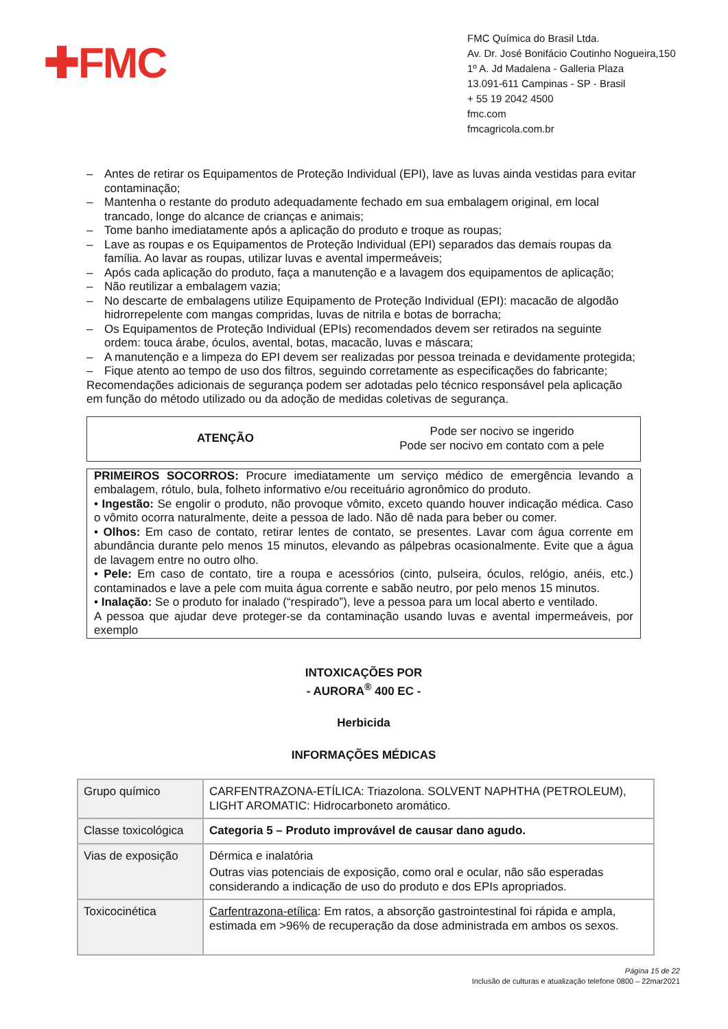✚FMC
FMC Química do Brasil Ltda.
Av. Dr. José Bonifácio Coutinho Nogueira,150
1º A. Jd Madalena - Galleria Plaza
13.091-611 Campinas - SP - Brasil
+ 55 19 2042 4500
fmc.com
fmcagricola.com.br
– Antes de retirar os Equipamentos de Proteção Individual (EPI), lave as luvas ainda vestidas para evitar contaminação;
– Mantenha o restante do produto adequadamente fechado em sua embalagem original, em local trancado, longe do alcance de crianças e animais;
– Tome banho imediatamente após a aplicação do produto e troque as roupas;
– Lave as roupas e os Equipamentos de Proteção Individual (EPI) separados das demais roupas da família. Ao lavar as roupas, utilizar luvas e avental impermeáveis;
– Após cada aplicação do produto, faça a manutenção e a lavagem dos equipamentos de aplicação;
– Não reutilizar a embalagem vazia;
– No descarte de embalagens utilize Equipamento de Proteção Individual (EPI): macacão de algodão hidrorrepelente com mangas compridas, luvas de nitrila e botas de borracha;
– Os Equipamentos de Proteção Individual (EPIs) recomendados devem ser retirados na seguinte ordem: touca árabe, óculos, avental, botas, macacão, luvas e máscara;
– A manutenção e a limpeza do EPI devem ser realizadas por pessoa treinada e devidamente protegida;
– Fique atento ao tempo de uso dos filtros, seguindo corretamente as especificações do fabricante;
Recomendações adicionais de segurança podem ser adotadas pelo técnico responsável pela aplicação em função do método utilizado ou da adoção de medidas coletivas de segurança.
ATENÇÃO
Pode ser nocivo se ingerido
Pode ser nocivo em contato com a pele
PRIMEIROS SOCORROS: Procure imediatamente um serviço médico de emergência levando a embalagem, rótulo, bula, folheto informativo e/ou receituário agronômico do produto.
• Ingestão: Se engolir o produto, não provoque vômito, exceto quando houver indicação médica. Caso o vômito ocorra naturalmente, deite a pessoa de lado. Não dê nada para beber ou comer.
• Olhos: Em caso de contato, retirar lentes de contato, se presentes. Lavar com água corrente em abundância durante pelo menos 15 minutos, elevando as pálpebras ocasionalmente. Evite que a água de lavagem entre no outro olho.
• Pele: Em caso de contato, tire a roupa e acessórios (cinto, pulseira, óculos, relógio, anéis, etc.) contaminados e lave a pele com muita água corrente e sabão neutro, por pelo menos 15 minutos.
• Inalação: Se o produto for inalado (“respirado”), leve a pessoa para um local aberto e ventilado.
A pessoa que ajudar deve proteger-se da contaminação usando luvas e avental impermeáveis, por exemplo
INTOXICAÇÕES POR
- AURORA<sup>®</sup> 400 EC -
Herbicida
INFORMAÇÕES MÉDICAS
| Grupo químico | CARFENTRAZONA-ETÍLICA: Triazolona. SOLVENT NAPHTHA (PETROLEUM), LIGHT AROMATIC: Hidrocarboneto aromático. |
| Classe toxicológica | Categoria 5 – Produto improvável de causar dano agudo. |
| Vias de exposição | Dérmica e inalatória Outras vias potenciais de exposição, como oral e ocular, não são esperadas considerando a indicação de uso do produto e dos EPIs apropriados. |
| Toxicocinética | Carfentrazona-etílica : Em ratos, a absorção gastrointestinal foi rápida e ampla, estimada em >96% de recuperação da dose administrada em ambos os sexos. |
Página 15 de 22
Inclusão de culturas e atualização telefone 0800 – 22mar2021